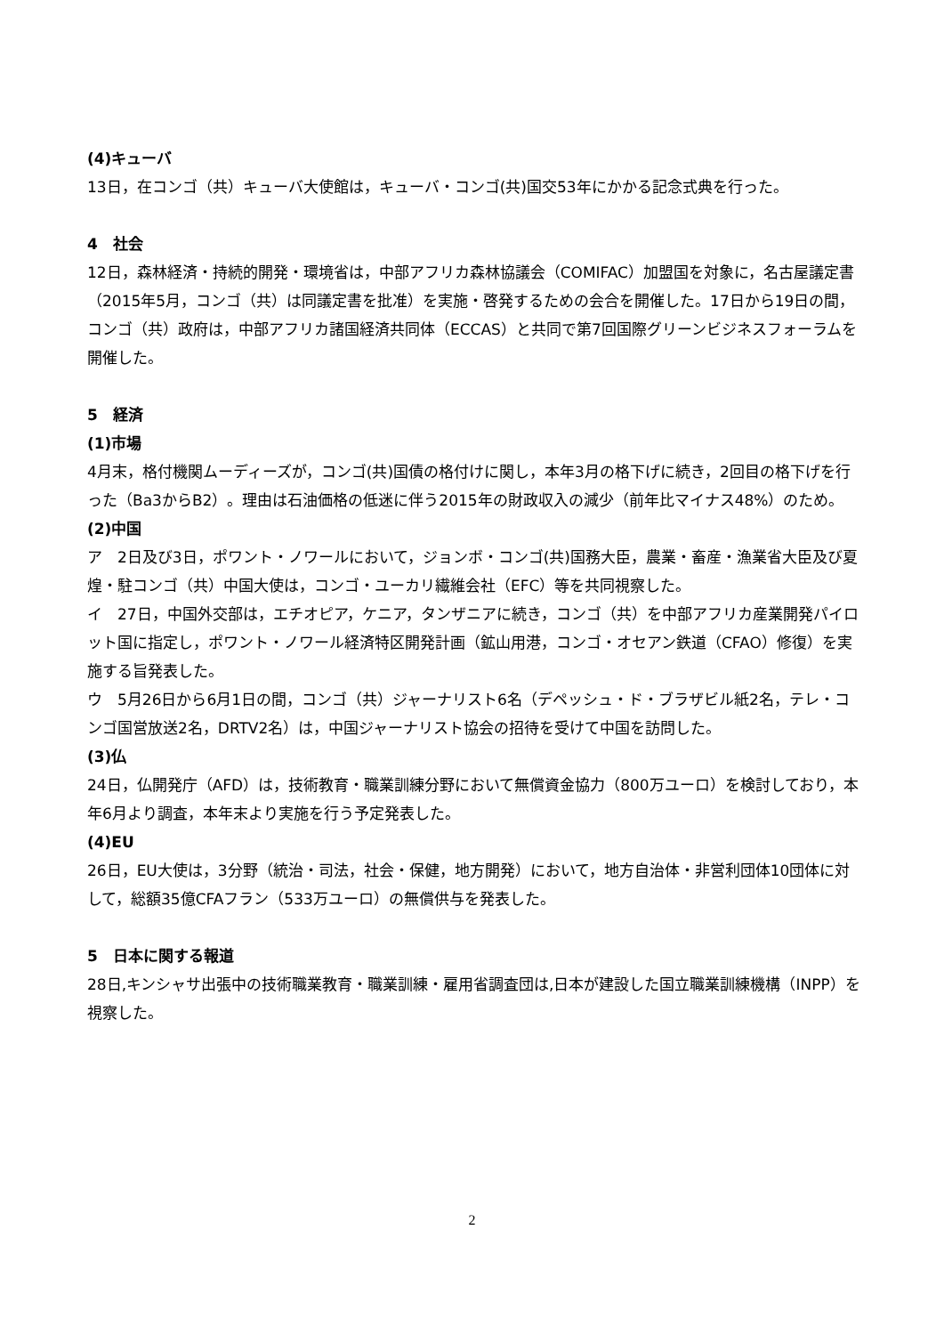(4)キューバ
13日，在コンゴ（共）キューバ大使館は，キューバ・コンゴ(共)国交53年にかかる記念式典を行った。
4　社会
12日，森林経済・持続的開発・環境省は，中部アフリカ森林協議会（COMIFAC）加盟国を対象に，名古屋議定書（2015年5月，コンゴ（共）は同議定書を批准）を実施・啓発するための会合を開催した。17日から19日の間，コンゴ（共）政府は，中部アフリカ諸国経済共同体（ECCAS）と共同で第7回国際グリーンビジネスフォーラムを開催した。
5　経済
(1)市場
4月末，格付機関ムーディーズが，コンゴ(共)国債の格付けに関し，本年3月の格下げに続き，2回目の格下げを行った（Ba3からB2）。理由は石油価格の低迷に伴う2015年の財政収入の減少（前年比マイナス48%）のため。
(2)中国
ア　2日及び3日，ポワント・ノワールにおいて，ジョンボ・コンゴ(共)国務大臣，農業・畜産・漁業省大臣及び夏煌・駐コンゴ（共）中国大使は，コンゴ・ユーカリ繊維会社（EFC）等を共同視察した。
イ　27日，中国外交部は，エチオピア，ケニア，タンザニアに続き，コンゴ（共）を中部アフリカ産業開発パイロット国に指定し，ポワント・ノワール経済特区開発計画（鉱山用港，コンゴ・オセアン鉄道（CFAO）修復）を実施する旨発表した。
ウ　5月26日から6月1日の間，コンゴ（共）ジャーナリスト6名（デペッシュ・ド・ブラザビル紙2名，テレ・コンゴ国営放送2名，DRTV2名）は，中国ジャーナリスト協会の招待を受けて中国を訪問した。
(3)仏
24日，仏開発庁（AFD）は，技術教育・職業訓練分野において無償資金協力（800万ユーロ）を検討しており，本年6月より調査，本年末より実施を行う予定発表した。
(4)EU
26日，EU大使は，3分野（統治・司法，社会・保健，地方開発）において，地方自治体・非営利団体10団体に対して，総額35億CFAフラン（533万ユーロ）の無償供与を発表した。
5　日本に関する報道
28日,キンシャサ出張中の技術職業教育・職業訓練・雇用省調査団は,日本が建設した国立職業訓練機構（INPP）を視察した。
2